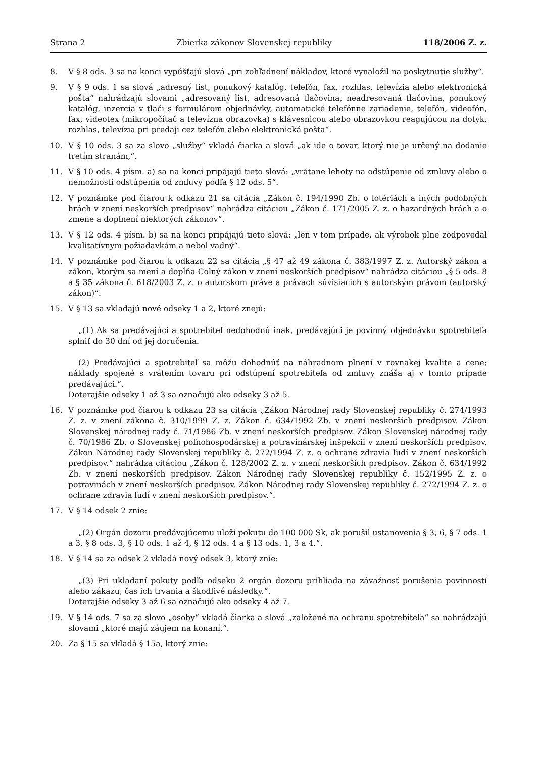Strana 2 Zbierka zákonov Slovenskej republiky 118/2006 Z. z.
8. V § 8 ods. 3 sa na konci vypúšťajú slová „pri zohľadnení nákladov, ktoré vynaložil na poskytnutie služby“.
9. V § 9 ods. 1 sa slová „adresný list, ponukový katalóg, telefón, fax, rozhlas, televízia alebo elektronická pošta“ nahrádzajú slovami „adresovaný list, adresovaná tlačovina, neadresovaná tlačovina, ponukový katalóg, inzercia v tlači s formulárom objednávky, automatické telefónne zariadenie, telefón, videofón, fax, videotex (mikropočítač a televízna obrazovka) s klávesnicou alebo obrazovkou reagujúcou na dotyk, rozhlas, televízia pri predaji cez telefón alebo elektronická pošta“.
10. V § 10 ods. 3 sa za slovo „služby“ vkladá čiarka a slová „ak ide o tovar, ktorý nie je určený na dodanie tretím stranám,“.
11. V § 10 ods. 4 písm. a) sa na konci pripájajú tieto slová: „vrátane lehoty na odstúpenie od zmluvy alebo o nemožnosti odstúpenia od zmluvy podľa § 12 ods. 5“.
12. V poznámke pod čiarou k odkazu 21 sa citácia „Zákon č. 194/1990 Zb. o lotériách a iných podobných hrách v znení neskorších predpisov“ nahrádza citáciou „Zákon č. 171/2005 Z. z. o hazardných hrách a o zmene a doplnení niektorých zákonov“.
13. V § 12 ods. 4 písm. b) sa na konci pripájajú tieto slová: „len v tom prípade, ak výrobok plne zodpovedal kvalitatívnym požiadavkám a nebol vadný“.
14. V poznámke pod čiarou k odkazu 22 sa citácia „§ 47 až 49 zákona č. 383/1997 Z. z. Autorský zákon a zákon, ktorým sa mení a dopĺňa Colný zákon v znení neskorších predpisov“ nahrádza citáciou „§ 5 ods. 8 a § 35 zákona č. 618/2003 Z. z. o autorskom práve a právach súvisiacich s autorským právom (autorský zákon)“.
15. V § 13 sa vkladajú nové odseky 1 a 2, ktoré znejú:
„(1) Ak sa predávajúci a spotrebiteľ nedohodnú inak, predávajúci je povinný objednávku spotrebiteľa splniť do 30 dní od jej doručenia.
(2) Predávajúci a spotrebiteľ sa môžu dohodnúť na náhradnom plnení v rovnakej kvalite a cene; náklady spojené s vrátením tovaru pri odstúpení spotrebiteľa od zmluvy znáša aj v tomto prípade predávajúci.“.
Doterajšie odseky 1 až 3 sa označujú ako odseky 3 až 5.
16. V poznámke pod čiarou k odkazu 23 sa citácia „Zákon Národnej rady Slovenskej republiky č. 274/1993 Z. z. v znení zákona č. 310/1999 Z. z. Zákon č. 634/1992 Zb. v znení neskorších predpisov. Zákon Slovenskej národnej rady č. 71/1986 Zb. v znení neskorších predpisov. Zákon Slovenskej národnej rady č. 70/1986 Zb. o Slovenskej poľnohospodárskej a potravinárskej inšpekcii v znení neskorších predpisov. Zákon Národnej rady Slovenskej republiky č. 272/1994 Z. z. o ochrane zdravia ľudí v znení neskorších predpisov.“ nahrádza citáciou „Zákon č. 128/2002 Z. z. v znení neskorších predpisov. Zákon č. 634/1992 Zb. v znení neskorších predpisov. Zákon Národnej rady Slovenskej republiky č. 152/1995 Z. z. o potravinách v znení neskorších predpisov. Zákon Národnej rady Slovenskej republiky č. 272/1994 Z. z. o ochrane zdravia ľudí v znení neskorších predpisov.“.
17. V § 14 odsek 2 znie:
„(2) Orgán dozoru predávajúcemu uloží pokutu do 100 000 Sk, ak porušil ustanovenia § 3, 6, § 7 ods. 1 a 3, § 8 ods. 3, § 10 ods. 1 až 4, § 12 ods. 4 a § 13 ods. 1, 3 a 4.“.
18. V § 14 sa za odsek 2 vkladá nový odsek 3, ktorý znie:
„(3) Pri ukladaní pokuty podľa odseku 2 orgán dozoru prihliada na závažnosť porušenia povinností alebo zákazu, čas ich trvania a škodlivé následky.“.
Doterajšie odseky 3 až 6 sa označujú ako odseky 4 až 7.
19. V § 14 ods. 7 sa za slovo „osoby“ vkladá čiarka a slová „založené na ochranu spotrebiteľa“ sa nahrádzajú slovami „ktoré majú záujem na konaní,“.
20. Za § 15 sa vkladá § 15a, ktorý znie: